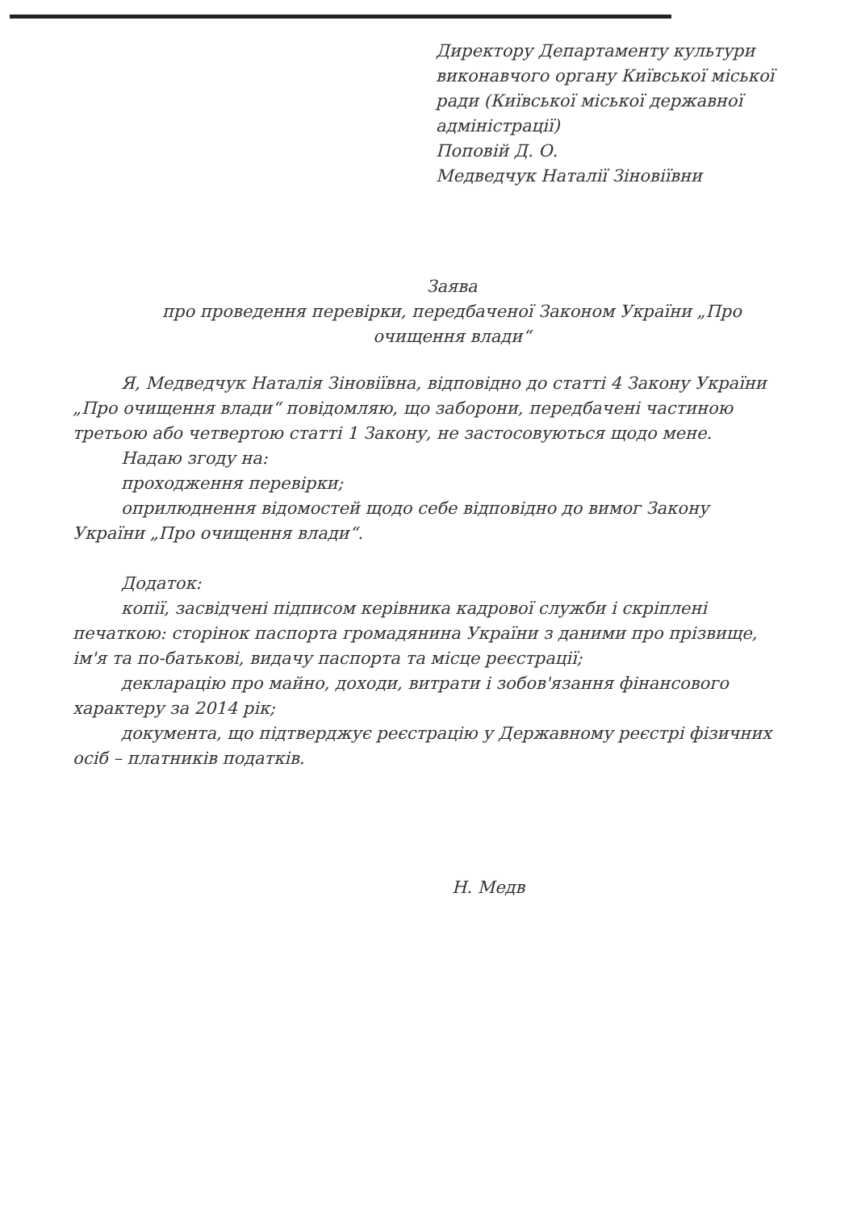Директору Департаменту культури виконавчого органу Київської міської ради (Київської міської державної адміністрації)
Поповій Д. О.
Медведчук Наталії Зіновіївни
Заява
про проведення перевірки, передбаченої Законом України „Про очищення влади“
Я, Медведчук Наталія Зіновіївна, відповідно до статті 4 Закону України „Про очищення влади“ повідомляю, що заборони, передбачені частиною третьою або четвертою статті 1 Закону, не застосовуються щодо мене.
Надаю згоду на:
проходження перевірки;
оприлюднення відомостей щодо себе відповідно до вимог Закону України „Про очищення влади“.
Додаток:
копії, засвідчені підписом керівника кадрової служби і скріплені печаткою: сторінок паспорта громадянина України з даними про прізвище, ім'я та по-батькові, видачу паспорта та місце реєстрації;
декларацію про майно, доходи, витрати і зобов'язання фінансового характеру за 2014 рік;
документа, що підтверджує реєстрацію у Державному реєстрі фізичних осіб – платників податків.
Н. Медв